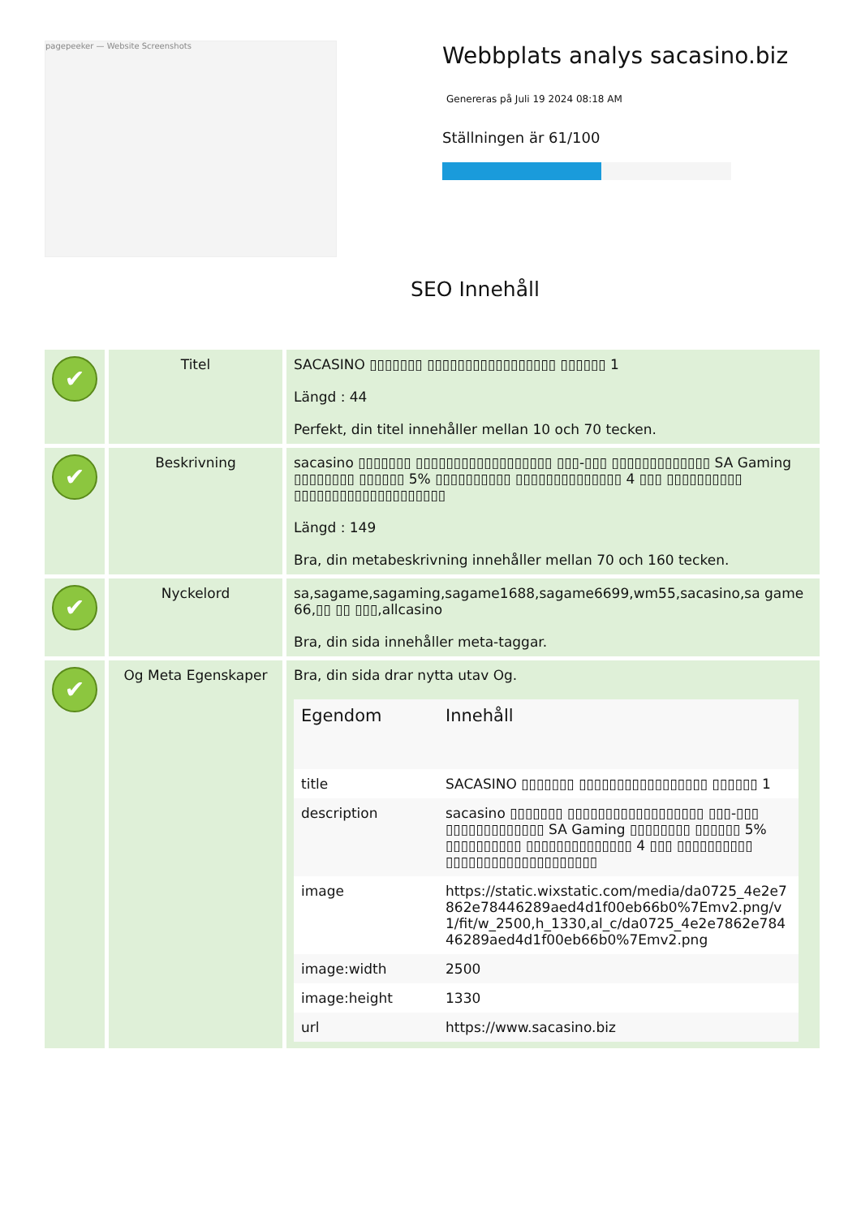pagepeeker — Website Screenshots
Webbplats analys sacasino.biz
Genereras på Juli 19 2024 08:18 AM
Ställningen är 61/100
SEO Innehåll
| ✔ | Titel | SACASINO ▯▯▯▯▯▯▯ ▯▯▯▯▯▯▯▯▯▯▯▯▯▯▯▯▯ ▯▯▯▯▯▯ 1 Längd : 44 Perfekt, din titel innehåller mellan 10 och 70 tecken. |
| ✔ | Beskrivning | sacasino ▯▯▯▯▯▯▯ ▯▯▯▯▯▯▯▯▯▯▯▯▯▯▯▯▯▯ ▯▯▯-▯▯▯ ▯▯▯▯▯▯▯▯▯▯▯▯▯ SA Gaming ▯▯▯▯▯▯▯▯ ▯▯▯▯▯▯ 5% ▯▯▯▯▯▯▯▯▯▯ ▯▯▯▯▯▯▯▯▯▯▯▯▯▯ 4 ▯▯▯ ▯▯▯▯▯▯▯▯▯▯ ▯▯▯▯▯▯▯▯▯▯▯▯▯▯▯▯▯▯▯▯ Längd : 149 Bra, din metabeskrivning innehåller mellan 70 och 160 tecken. |
| ✔ | Nyckelord | sa,sagame,sagaming,sagame1688,sagame6699,wm55,sacasino,sa game 66,▯▯ ▯▯ ▯▯▯,allcasino Bra, din sida innehåller meta-taggar. |
| ✔ | Og Meta Egenskaper | Bra, din sida drar nytta utav Og. / Egendom / Innehåll / / --- / --- / / title / SACASINO ▯▯▯▯▯▯▯ ▯▯▯▯▯▯▯▯▯▯▯▯▯▯▯▯▯ ▯▯▯▯▯▯ 1 / / description / sacasino ▯▯▯▯▯▯▯ ▯▯▯▯▯▯▯▯▯▯▯▯▯▯▯▯▯▯ ▯▯▯-▯▯▯ ▯▯▯▯▯▯▯▯▯▯▯▯▯ SA Gaming ▯▯▯▯▯▯▯▯ ▯▯▯▯▯▯ 5% ▯▯▯▯▯▯▯▯▯▯ ▯▯▯▯▯▯▯▯▯▯▯▯▯▯ 4 ▯▯▯ ▯▯▯▯▯▯▯▯▯▯ ▯▯▯▯▯▯▯▯▯▯▯▯▯▯▯▯▯▯▯▯ / / image / https://static.wixstatic.com/media/da0725_4e2e7862e78446289aed4d1f00eb66b0%7Emv2.png/v1/fit/w_2500,h_1330,al_c/da0725_4e2e7862e78446289aed4d1f00eb66b0%7Emv2.png / / image:width / 2500 / / image:height / 1330 / / url / https://www.sacasino.biz / |